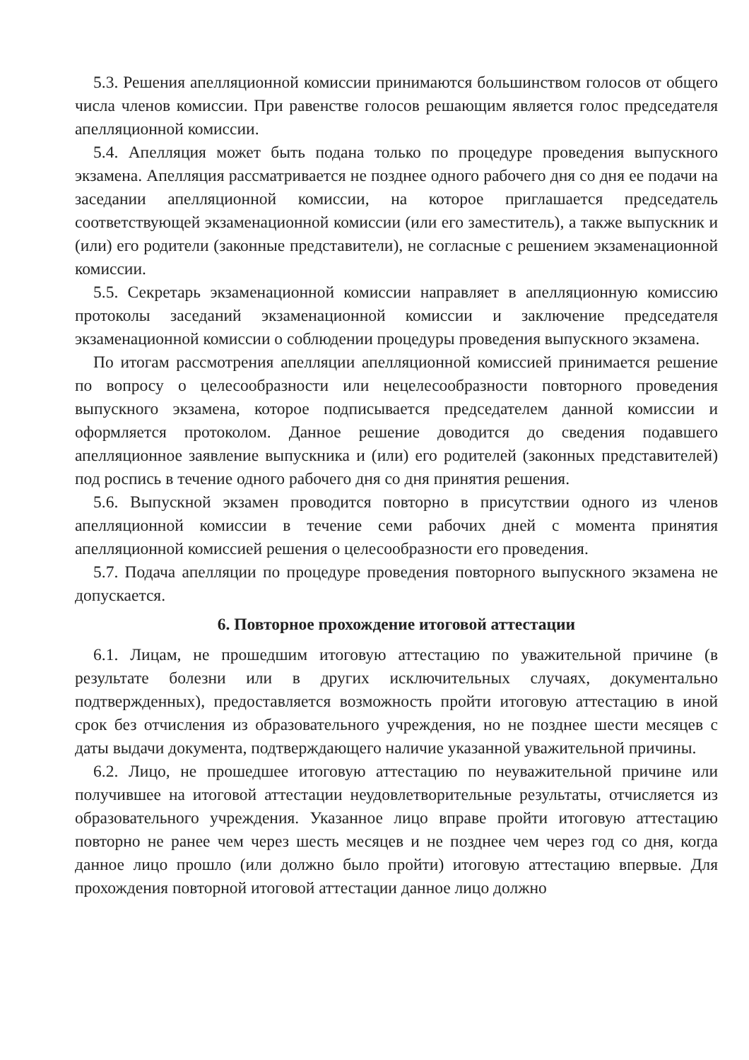5.3. Решения апелляционной комиссии принимаются большинством голосов от общего числа членов комиссии. При равенстве голосов решающим является голос председателя апелляционной комиссии.
5.4. Апелляция может быть подана только по процедуре проведения выпускного экзамена. Апелляция рассматривается не позднее одного рабочего дня со дня ее подачи на заседании апелляционной комиссии, на которое приглашается председатель соответствующей экзаменационной комиссии (или его заместитель), а также выпускник и (или) его родители (законные представители), не согласные с решением экзаменационной комиссии.
5.5. Секретарь экзаменационной комиссии направляет в апелляционную комиссию протоколы заседаний экзаменационной комиссии и заключение председателя экзаменационной комиссии о соблюдении процедуры проведения выпускного экзамена.
По итогам рассмотрения апелляции апелляционной комиссией принимается решение по вопросу о целесообразности или нецелесообразности повторного проведения выпускного экзамена, которое подписывается председателем данной комиссии и оформляется протоколом. Данное решение доводится до сведения подавшего апелляционное заявление выпускника и (или) его родителей (законных представителей) под роспись в течение одного рабочего дня со дня принятия решения.
5.6. Выпускной экзамен проводится повторно в присутствии одного из членов апелляционной комиссии в течение семи рабочих дней с момента принятия апелляционной комиссией решения о целесообразности его проведения.
5.7. Подача апелляции по процедуре проведения повторного выпускного экзамена не допускается.
6. Повторное прохождение итоговой аттестации
6.1. Лицам, не прошедшим итоговую аттестацию по уважительной причине (в результате болезни или в других исключительных случаях, документально подтвержденных), предоставляется возможность пройти итоговую аттестацию в иной срок без отчисления из образовательного учреждения, но не позднее шести месяцев с даты выдачи документа, подтверждающего наличие указанной уважительной причины.
6.2. Лицо, не прошедшее итоговую аттестацию по неуважительной причине или получившее на итоговой аттестации неудовлетворительные результаты, отчисляется из образовательного учреждения. Указанное лицо вправе пройти итоговую аттестацию повторно не ранее чем через шесть месяцев и не позднее чем через год со дня, когда данное лицо прошло (или должно было пройти) итоговую аттестацию впервые. Для прохождения повторной итоговой аттестации данное лицо должно